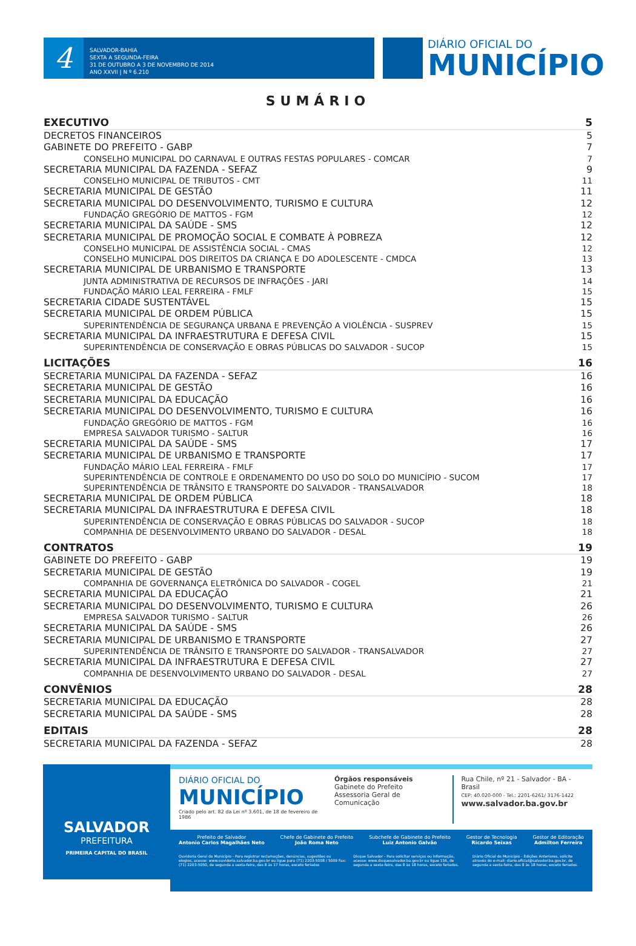4
SALVADOR-BAHIA
SEXTA A SEGUNDA-FEIRA
31 DE OUTUBRO A 3 DE NOVEMBRO DE 2014
ANO XXVII | N º 6.210
DIÁRIO OFICIAL DO
MUNICÍPIO
SUMÁRIO
EXECUTIVO 5
DECRETOS FINANCEIROS 5
GABINETE DO PREFEITO - GABP 7
CONSELHO MUNICIPAL DO CARNAVAL E OUTRAS FESTAS POPULARES - COMCAR 7
SECRETARIA MUNICIPAL DA FAZENDA - SEFAZ 9
CONSELHO MUNICIPAL DE TRIBUTOS - CMT 11
SECRETARIA MUNICIPAL DE GESTÃO 11
SECRETARIA MUNICIPAL DO DESENVOLVIMENTO, TURISMO E CULTURA 12
FUNDAÇÃO GREGÓRIO DE MATTOS - FGM 12
SECRETARIA MUNICIPAL DA SAÚDE - SMS 12
SECRETARIA MUNICIPAL DE PROMOÇÃO SOCIAL E COMBATE À POBREZA 12
CONSELHO MUNICIPAL DE ASSISTÊNCIA SOCIAL - CMAS 12
CONSELHO MUNICIPAL DOS DIREITOS DA CRIANÇA E DO ADOLESCENTE - CMDCA 13
SECRETARIA MUNICIPAL DE URBANISMO E TRANSPORTE 13
JUNTA ADMINISTRATIVA DE RECURSOS DE INFRAÇÕES - JARI 14
FUNDAÇÃO MÁRIO LEAL FERREIRA - FMLF 15
SECRETARIA CIDADE SUSTENTÁVEL 15
SECRETARIA MUNICIPAL DE ORDEM PÚBLICA 15
SUPERINTENDÊNCIA DE SEGURANÇA URBANA E PREVENÇÃO A VIOLÊNCIA - SUSPREV 15
SECRETARIA MUNICIPAL DA INFRAESTRUTURA E DEFESA CIVIL 15
SUPERINTENDÊNCIA DE CONSERVAÇÃO E OBRAS PÚBLICAS DO SALVADOR - SUCOP 15
LICITAÇÕES 16
SECRETARIA MUNICIPAL DA FAZENDA - SEFAZ 16
SECRETARIA MUNICIPAL DE GESTÃO 16
SECRETARIA MUNICIPAL DA EDUCAÇÃO 16
SECRETARIA MUNICIPAL DO DESENVOLVIMENTO, TURISMO E CULTURA 16
FUNDAÇÃO GREGÓRIO DE MATTOS - FGM 16
EMPRESA SALVADOR TURISMO - SALTUR 16
SECRETARIA MUNICIPAL DA SAÚDE - SMS 17
SECRETARIA MUNICIPAL DE URBANISMO E TRANSPORTE 17
FUNDAÇÃO MÁRIO LEAL FERREIRA - FMLF 17
SUPERINTENDÊNCIA DE CONTROLE E ORDENAMENTO DO USO DO SOLO DO MUNICÍPIO - SUCOM 17
SUPERINTENDÊNCIA DE TRÂNSITO E TRANSPORTE DO SALVADOR - TRANSALVADOR 18
SECRETARIA MUNICIPAL DE ORDEM PÚBLICA 18
SECRETARIA MUNICIPAL DA INFRAESTRUTURA E DEFESA CIVIL 18
SUPERINTENDÊNCIA DE CONSERVAÇÃO E OBRAS PÚBLICAS DO SALVADOR - SUCOP 18
COMPANHIA DE DESENVOLVIMENTO URBANO DO SALVADOR - DESAL 18
CONTRATOS 19
GABINETE DO PREFEITO - GABP 19
SECRETARIA MUNICIPAL DE GESTÃO 19
COMPANHIA DE GOVERNANÇA ELETRÔNICA DO SALVADOR - COGEL 21
SECRETARIA MUNICIPAL DA EDUCAÇÃO 21
SECRETARIA MUNICIPAL DO DESENVOLVIMENTO, TURISMO E CULTURA 26
EMPRESA SALVADOR TURISMO - SALTUR 26
SECRETARIA MUNICIPAL DA SAÚDE - SMS 26
SECRETARIA MUNICIPAL DE URBANISMO E TRANSPORTE 27
SUPERINTENDÊNCIA DE TRÂNSITO E TRANSPORTE DO SALVADOR - TRANSALVADOR 27
SECRETARIA MUNICIPAL DA INFRAESTRUTURA E DEFESA CIVIL 27
COMPANHIA DE DESENVOLVIMENTO URBANO DO SALVADOR - DESAL 27
CONVÊNIOS 28
SECRETARIA MUNICIPAL DA EDUCAÇÃO 28
SECRETARIA MUNICIPAL DA SAÚDE - SMS 28
EDITAIS 28
SECRETARIA MUNICIPAL DA FAZENDA - SEFAZ 28
SALVADOR
PREFEITURA
PRIMEIRA CAPITAL DO BRASIL
DIÁRIO OFICIAL DO
MUNICÍPIO
Criado pelo art. 82 da Lei nº 3.601, de 18 de fevereiro de 1986
Órgãos responsáveis
Gabinete do Prefeito
Assessoria Geral de Comunicação
Rua Chile, nº 21 - Salvador - BA - Brasil
CEP: 40.020-000 - Tel.: 2201-6261/ 3176-1422
www.salvador.ba.gov.br
Prefeito de Salvador
Antonio Carlos Magalhães Neto
Chefe de Gabinete do Prefeito
João Roma Neto
Subchefe de Gabinete do Prefeito
Luiz Antonio Galvão
Gestor de Tecnologia
Ricardo Seixas
Gestor de Editoração
Admilton Ferreira
Ouvidoria Geral do Município - Para registrar reclamações, denúncias, sugestões ou elogios, acesse: www.ouvidoria.salvador.ba.gov.br ou ligue para (71) 2203-5008 / 5009 Fax: (71) 2203-5050, de segunda a sexta-feira, das 8 às 17 horas, exceto feriados
Disque Salvador - Para solicitar serviços ou informação, acesse: www.disquesalvador.ba.gov.br ou ligue 156, de segunda a sexta-feira, das 8 às 18 horas, exceto feriados.
Diário Oficial do Município - Edições Anteriores, solicite através do e-mail: diario.oficial@salvador.ba.gov.br, de segunda a sexta-feira, das 8 às 18 horas, exceto feriados.